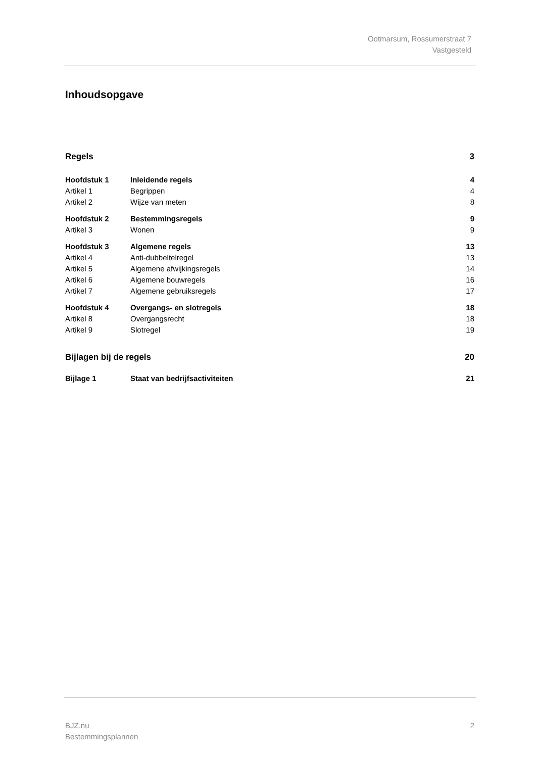Ootmarsum, Rossumerstraat 7
Vastgesteld
Inhoudsopgave
| Regels | | 3 |
| Hoofdstuk 1 | Inleidende regels | 4 |
| Artikel 1 | Begrippen | 4 |
| Artikel 2 | Wijze van meten | 8 |
| Hoofdstuk 2 | Bestemmingsregels | 9 |
| Artikel 3 | Wonen | 9 |
| Hoofdstuk 3 | Algemene regels | 13 |
| Artikel 4 | Anti-dubbeltelregel | 13 |
| Artikel 5 | Algemene afwijkingsregels | 14 |
| Artikel 6 | Algemene bouwregels | 16 |
| Artikel 7 | Algemene gebruiksregels | 17 |
| Hoofdstuk 4 | Overgangs- en slotregels | 18 |
| Artikel 8 | Overgangsrecht | 18 |
| Artikel 9 | Slotregel | 19 |
| Bijlagen bij de regels | | 20 |
| Bijlage 1 | Staat van bedrijfsactiviteiten | 21 |
BJZ.nu
Bestemmingsplannen
2